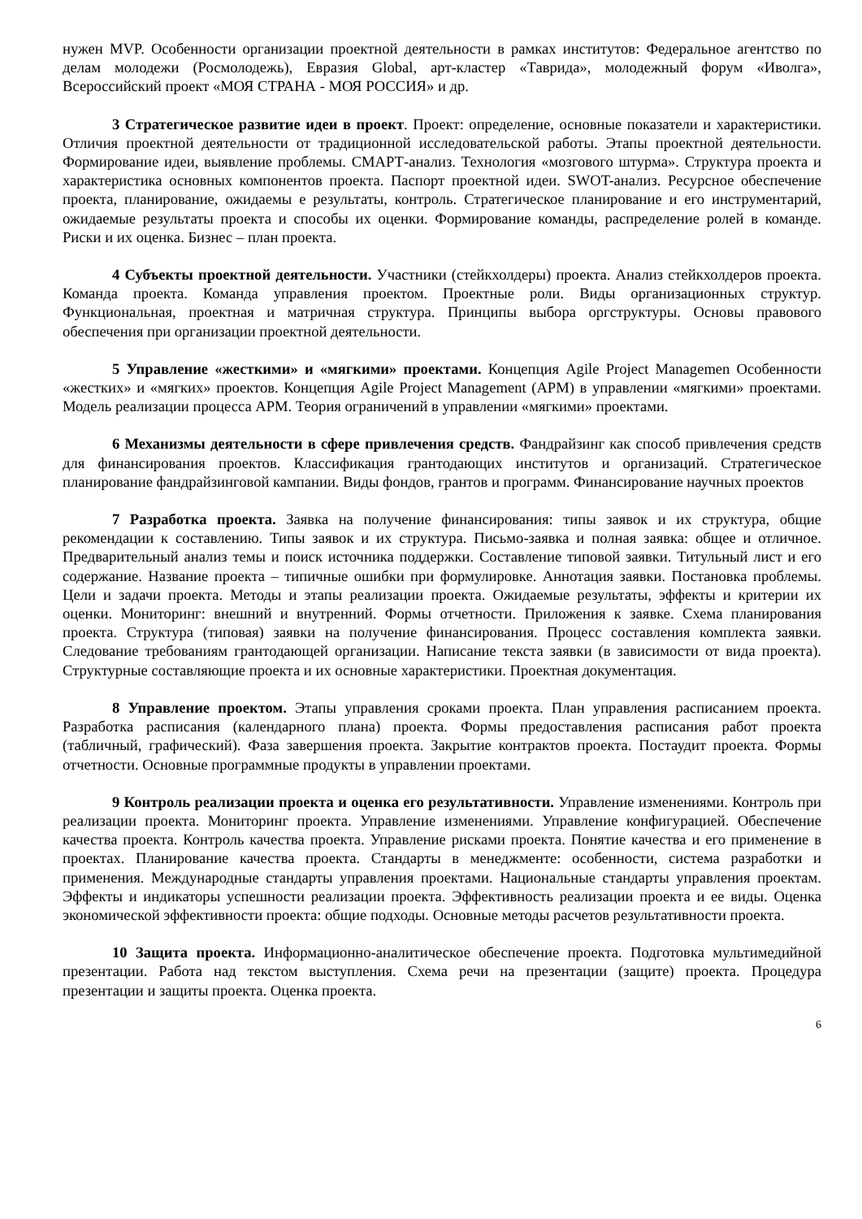нужен MVP. Особенности организации проектной деятельности в рамках институтов: Федеральное агентство по делам молодежи (Росмолодежь), Евразия Global, арт-кластер «Таврида», молодежный форум «Иволга», Всероссийский проект «МОЯ СТРАНА - МОЯ РОССИЯ» и др.
3 Стратегическое развитие идеи в проект. Проект: определение, основные показатели и характеристики. Отличия проектной деятельности от традиционной исследовательской работы. Этапы проектной деятельности. Формирование идеи, выявление проблемы. СМАРТ-анализ. Технология «мозгового штурма». Структура проекта и характеристика основных компонентов проекта. Паспорт проектной идеи. SWOT-анализ. Ресурсное обеспечение проекта, планирование, ожидаемы е результаты, контроль. Стратегическое планирование и его инструментарий, ожидаемые результаты проекта и способы их оценки. Формирование команды, распределение ролей в команде. Риски и их оценка. Бизнес – план проекта.
4 Субъекты проектной деятельности. Участники (стейкхолдеры) проекта. Анализ стейкхолдеров проекта. Команда проекта. Команда управления проектом. Проектные роли. Виды организационных структур. Функциональная, проектная и матричная структура. Принципы выбора оргструктуры. Основы правового обеспечения при организации проектной деятельности.
5 Управление «жесткими» и «мягкими» проектами. Концепция Agile Project Managemen Особенности «жестких» и «мягких» проектов. Концепция Agile Project Management (APM) в управлении «мягкими» проектами. Модель реализации процесса APM. Теория ограничений в управлении «мягкими» проектами.
6 Механизмы деятельности в сфере привлечения средств. Фандрайзинг как способ привлечения средств для финансирования проектов. Классификация грантодающих институтов и организаций. Стратегическое планирование фандрайзинговой кампании. Виды фондов, грантов и программ. Финансирование научных проектов
7 Разработка проекта. Заявка на получение финансирования: типы заявок и их структура, общие рекомендации к составлению. Типы заявок и их структура. Письмо-заявка и полная заявка: общее и отличное. Предварительный анализ темы и поиск источника поддержки. Составление типовой заявки. Титульный лист и его содержание. Название проекта – типичные ошибки при формулировке. Аннотация заявки. Постановка проблемы. Цели и задачи проекта. Методы и этапы реализации проекта. Ожидаемые результаты, эффекты и критерии их оценки. Мониторинг: внешний и внутренний. Формы отчетности. Приложения к заявке. Схема планирования проекта. Структура (типовая) заявки на получение финансирования. Процесс составления комплекта заявки. Следование требованиям грантодающей организации. Написание текста заявки (в зависимости от вида проекта). Структурные составляющие проекта и их основные характеристики. Проектная документация.
8 Управление проектом. Этапы управления сроками проекта. План управления расписанием проекта. Разработка расписания (календарного плана) проекта. Формы предоставления расписания работ проекта (табличный, графический). Фаза завершения проекта. Закрытие контрактов проекта. Постаудит проекта. Формы отчетности. Основные программные продукты в управлении проектами.
9 Контроль реализации проекта и оценка его результативности. Управление изменениями. Контроль при реализации проекта. Мониторинг проекта. Управление изменениями. Управление конфигурацией. Обеспечение качества проекта. Контроль качества проекта. Управление рисками проекта. Понятие качества и его применение в проектах. Планирование качества проекта. Стандарты в менеджменте: особенности, система разработки и применения. Международные стандарты управления проектами. Национальные стандарты управления проектам. Эффекты и индикаторы успешности реализации проекта. Эффективность реализации проекта и ее виды. Оценка экономической эффективности проекта: общие подходы. Основные методы расчетов результативности проекта.
10 Защита проекта. Информационно-аналитическое обеспечение проекта. Подготовка мультимедийной презентации. Работа над текстом выступления. Схема речи на презентации (защите) проекта. Процедура презентации и защиты проекта. Оценка проекта.
6